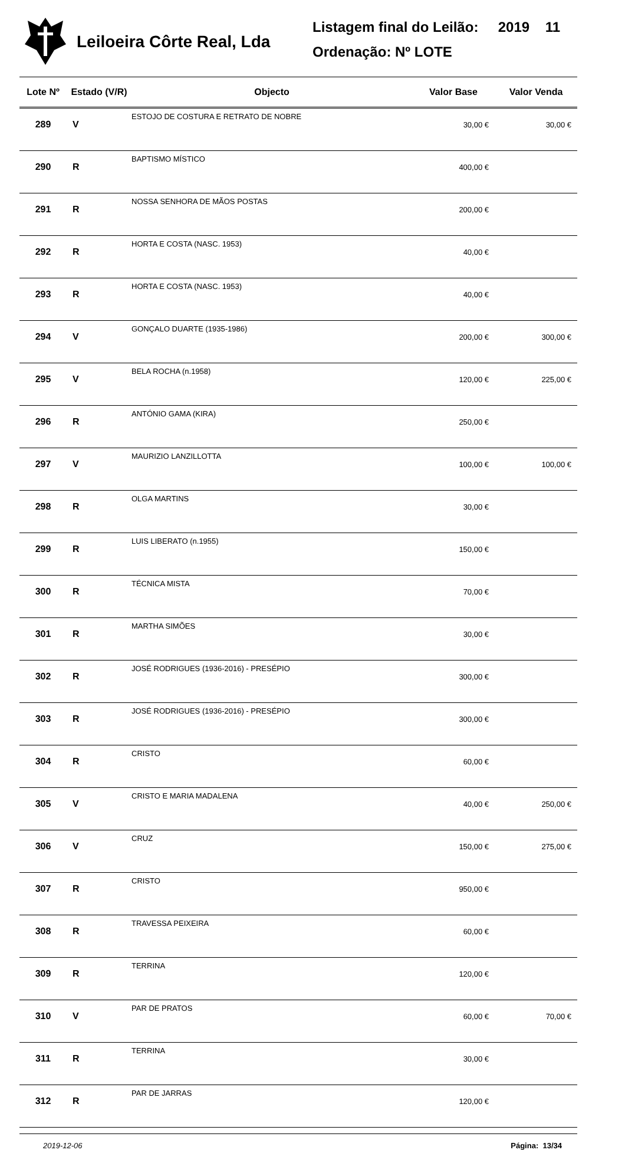Leiloeira Côrte Real, Lda
Listagem final do Leilão: 2019 11
Ordenação: Nº LOTE
| Lote Nº | Estado (V/R) | Objecto | Valor Base | Valor Venda |
| --- | --- | --- | --- | --- |
| 289 | V | ESTOJO DE COSTURA E RETRATO DE NOBRE | 30,00 € | 30,00 € |
| 290 | R | BAPTISMO MÍSTICO | 400,00 € | |
| 291 | R | NOSSA SENHORA DE MÃOS POSTAS | 200,00 € | |
| 292 | R | HORTA E COSTA (NASC. 1953) | 40,00 € | |
| 293 | R | HORTA E COSTA (NASC. 1953) | 40,00 € | |
| 294 | V | GONÇALO DUARTE (1935-1986) | 200,00 € | 300,00 € |
| 295 | V | BELA ROCHA (n.1958) | 120,00 € | 225,00 € |
| 296 | R | ANTÓNIO GAMA (KIRA) | 250,00 € | |
| 297 | V | MAURIZIO LANZILLOTTA | 100,00 € | 100,00 € |
| 298 | R | OLGA MARTINS | 30,00 € | |
| 299 | R | LUIS LIBERATO (n.1955) | 150,00 € | |
| 300 | R | TÉCNICA MISTA | 70,00 € | |
| 301 | R | MARTHA SIMÕES | 30,00 € | |
| 302 | R | JOSÉ RODRIGUES (1936-2016) - PRESÉPIO | 300,00 € | |
| 303 | R | JOSÉ RODRIGUES (1936-2016) - PRESÉPIO | 300,00 € | |
| 304 | R | CRISTO | 60,00 € | |
| 305 | V | CRISTO E MARIA MADALENA | 40,00 € | 250,00 € |
| 306 | V | CRUZ | 150,00 € | 275,00 € |
| 307 | R | CRISTO | 950,00 € | |
| 308 | R | TRAVESSA PEIXEIRA | 60,00 € | |
| 309 | R | TERRINA | 120,00 € | |
| 310 | V | PAR DE PRATOS | 60,00 € | 70,00 € |
| 311 | R | TERRINA | 30,00 € | |
| 312 | R | PAR DE JARRAS | 120,00 € | |
2019-12-06 Página: 13/34